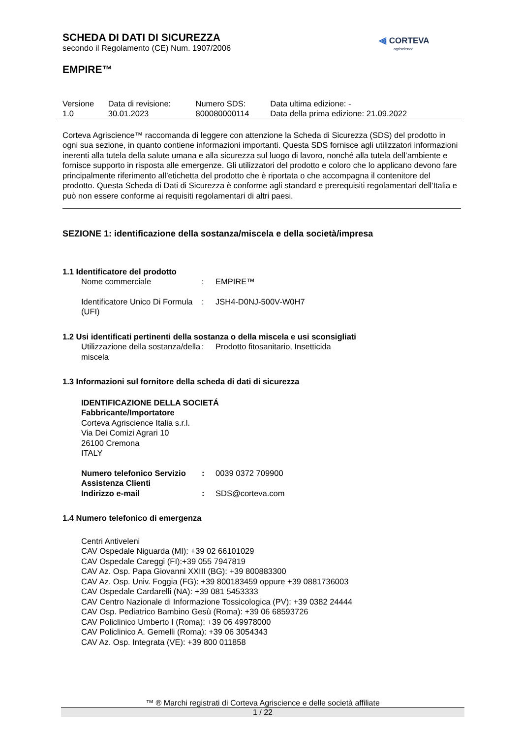⫷ CORTEVA
agriscience
SCHEDA DI DATI DI SICUREZZA
secondo il Regolamento (CE) Num. 1907/2006
EMPIRE™
| Versione 1.0 | Data di revisione: 30.01.2023 | Numero SDS: 800080000114 | Data ultima edizione: - Data della prima edizione: 21.09.2022 |
Corteva Agriscience™ raccomanda di leggere con attenzione la Scheda di Sicurezza (SDS) del prodotto in ogni sua sezione, in quanto contiene informazioni importanti. Questa SDS fornisce agli utilizzatori informazioni inerenti alla tutela della salute umana e alla sicurezza sul luogo di lavoro, nonché alla tutela dell’ambiente e fornisce supporto in risposta alle emergenze. Gli utilizzatori del prodotto e coloro che lo applicano devono fare principalmente riferimento all’etichetta del prodotto che è riportata o che accompagna il contenitore del prodotto. Questa Scheda di Dati di Sicurezza è conforme agli standard e prerequisiti regolamentari dell'Italia e può non essere conforme ai requisiti regolamentari di altri paesi.
SEZIONE 1: identificazione della sostanza/miscela e della società/impresa
1.1 Identificatore del prodotto
| Nome commerciale | : | EMPIRE™ |
| Identificatore Unico Di Formula (UFI) | : | JSH4-D0NJ-500V-W0H7 |
1.2 Usi identificati pertinenti della sostanza o della miscela e usi sconsigliati
| Utilizzazione della sostanza/della miscela | : | Prodotto fitosanitario, Insetticida |
1.3 Informazioni sul fornitore della scheda di dati di sicurezza
IDENTIFICAZIONE DELLA SOCIETÁ
Fabbricante/Importatore
Corteva Agriscience Italia s.r.l.
Via Dei Comizi Agrari 10
26100 Cremona
ITALY
| Numero telefonico Servizio Assistenza Clienti | : | 0039 0372 709900 |
| Indirizzo e-mail | : | SDS@corteva.com |
1.4 Numero telefonico di emergenza
Centri Antiveleni
CAV Ospedale Niguarda (MI): +39 02 66101029
CAV Ospedale Careggi (FI):+39 055 7947819
CAV Az. Osp. Papa Giovanni XXIII (BG): +39 800883300
CAV Az. Osp. Univ. Foggia (FG): +39 800183459 oppure +39 0881736003
CAV Ospedale Cardarelli (NA): +39 081 5453333
CAV Centro Nazionale di Informazione Tossicologica (PV): +39 0382 24444
CAV Osp. Pediatrico Bambino Gesù (Roma): +39 06 68593726
CAV Policlinico Umberto I (Roma): +39 06 49978000
CAV Policlinico A. Gemelli (Roma): +39 06 3054343
CAV Az. Osp. Integrata (VE): +39 800 011858
™ ® Marchi registrati di Corteva Agriscience e delle società affiliate
1 / 22